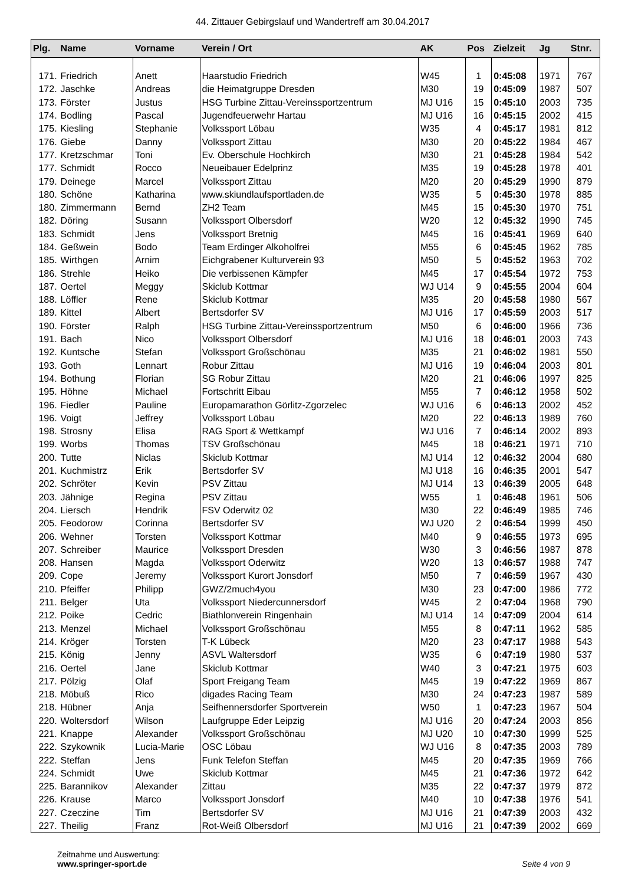44. Zittauer Gebirgslauf und Wandertreff am 30.04.2017
| Plg. | Name | Vorname | Verein / Ort | AK | Pos | Zielzeit | Jg | Stnr. |
| --- | --- | --- | --- | --- | --- | --- | --- | --- |
| 171. | Friedrich | Anett | Haarstudio Friedrich | W45 | 1 | 0:45:08 | 1971 | 767 |
| 172. | Jaschke | Andreas | die Heimatgruppe Dresden | M30 | 19 | 0:45:09 | 1987 | 507 |
| 173. | Förster | Justus | HSG Turbine Zittau-Vereinssportzentrum | MJ U16 | 15 | 0:45:10 | 2003 | 735 |
| 174. | Bodling | Pascal | Jugendfeuerwehr Hartau | MJ U16 | 16 | 0:45:15 | 2002 | 415 |
| 175. | Kiesling | Stephanie | Volkssport Löbau | W35 | 4 | 0:45:17 | 1981 | 812 |
| 176. | Giebe | Danny | Volkssport Zittau | M30 | 20 | 0:45:22 | 1984 | 467 |
| 177. | Kretzschmar | Toni | Ev. Oberschule Hochkirch | M30 | 21 | 0:45:28 | 1984 | 542 |
| 177. | Schmidt | Rocco | Neueibauer Edelprinz | M35 | 19 | 0:45:28 | 1978 | 401 |
| 179. | Deinege | Marcel | Volkssport Zittau | M20 | 20 | 0:45:29 | 1990 | 879 |
| 180. | Schöne | Katharina | www.skiundlaufsportladen.de | W35 | 5 | 0:45:30 | 1978 | 885 |
| 180. | Zimmermann | Bernd | ZH2 Team | M45 | 15 | 0:45:30 | 1970 | 751 |
| 182. | Döring | Susann | Volkssport Olbersdorf | W20 | 12 | 0:45:32 | 1990 | 745 |
| 183. | Schmidt | Jens | Volkssport Bretnig | M45 | 16 | 0:45:41 | 1969 | 640 |
| 184. | Geßwein | Bodo | Team Erdinger Alkoholfrei | M55 | 6 | 0:45:45 | 1962 | 785 |
| 185. | Wirthgen | Arnim | Eichgrabener Kulturverein 93 | M50 | 5 | 0:45:52 | 1963 | 702 |
| 186. | Strehle | Heiko | Die verbissenen Kämpfer | M45 | 17 | 0:45:54 | 1972 | 753 |
| 187. | Oertel | Meggy | Skiclub Kottmar | WJ U14 | 9 | 0:45:55 | 2004 | 604 |
| 188. | Löffler | Rene | Skiclub Kottmar | M35 | 20 | 0:45:58 | 1980 | 567 |
| 189. | Kittel | Albert | Bertsdorfer SV | MJ U16 | 17 | 0:45:59 | 2003 | 517 |
| 190. | Förster | Ralph | HSG Turbine Zittau-Vereinssportzentrum | M50 | 6 | 0:46:00 | 1966 | 736 |
| 191. | Bach | Nico | Volkssport Olbersdorf | MJ U16 | 18 | 0:46:01 | 2003 | 743 |
| 192. | Kuntsche | Stefan | Volkssport Großschönau | M35 | 21 | 0:46:02 | 1981 | 550 |
| 193. | Goth | Lennart | Robur Zittau | MJ U16 | 19 | 0:46:04 | 2003 | 801 |
| 194. | Bothung | Florian | SG Robur Zittau | M20 | 21 | 0:46:06 | 1997 | 825 |
| 195. | Höhne | Michael | Fortschritt Eibau | M55 | 7 | 0:46:12 | 1958 | 502 |
| 196. | Fiedler | Pauline | Europamarathon Görlitz-Zgorzelec | WJ U16 | 6 | 0:46:13 | 2002 | 452 |
| 196. | Voigt | Jeffrey | Volkssport Löbau | M20 | 22 | 0:46:13 | 1989 | 760 |
| 198. | Strosny | Elisa | RAG Sport & Wettkampf | WJ U16 | 7 | 0:46:14 | 2002 | 893 |
| 199. | Worbs | Thomas | TSV Großschönau | M45 | 18 | 0:46:21 | 1971 | 710 |
| 200. | Tutte | Niclas | Skiclub Kottmar | MJ U14 | 12 | 0:46:32 | 2004 | 680 |
| 201. | Kuchmistrz | Erik | Bertsdorfer SV | MJ U18 | 16 | 0:46:35 | 2001 | 547 |
| 202. | Schröter | Kevin | PSV Zittau | MJ U14 | 13 | 0:46:39 | 2005 | 648 |
| 203. | Jähnige | Regina | PSV Zittau | W55 | 1 | 0:46:48 | 1961 | 506 |
| 204. | Liersch | Hendrik | FSV Oderwitz 02 | M30 | 22 | 0:46:49 | 1985 | 746 |
| 205. | Feodorow | Corinna | Bertsdorfer SV | WJ U20 | 2 | 0:46:54 | 1999 | 450 |
| 206. | Wehner | Torsten | Volkssport Kottmar | M40 | 9 | 0:46:55 | 1973 | 695 |
| 207. | Schreiber | Maurice | Volkssport Dresden | W30 | 3 | 0:46:56 | 1987 | 878 |
| 208. | Hansen | Magda | Volkssport Oderwitz | W20 | 13 | 0:46:57 | 1988 | 747 |
| 209. | Cope | Jeremy | Volkssport Kurort Jonsdorf | M50 | 7 | 0:46:59 | 1967 | 430 |
| 210. | Pfeiffer | Philipp | GWZ/2much4you | M30 | 23 | 0:47:00 | 1986 | 772 |
| 211. | Belger | Uta | Volkssport Niedercunnersdorf | W45 | 2 | 0:47:04 | 1968 | 790 |
| 212. | Poike | Cedric | Biathlonverein Ringenhain | MJ U14 | 14 | 0:47:09 | 2004 | 614 |
| 213. | Menzel | Michael | Volkssport Großschönau | M55 | 8 | 0:47:11 | 1962 | 585 |
| 214. | Kröger | Torsten | T-K Lübeck | M20 | 23 | 0:47:17 | 1988 | 543 |
| 215. | König | Jenny | ASVL Waltersdorf | W35 | 6 | 0:47:19 | 1980 | 537 |
| 216. | Oertel | Jane | Skiclub Kottmar | W40 | 3 | 0:47:21 | 1975 | 603 |
| 217. | Pölzig | Olaf | Sport Freigang Team | M45 | 19 | 0:47:22 | 1969 | 867 |
| 218. | Möbuß | Rico | digades Racing Team | M30 | 24 | 0:47:23 | 1987 | 589 |
| 218. | Hübner | Anja | Seifhennersdorfer Sportverein | W50 | 1 | 0:47:23 | 1967 | 504 |
| 220. | Woltersdorf | Wilson | Laufgruppe Eder Leipzig | MJ U16 | 20 | 0:47:24 | 2003 | 856 |
| 221. | Knappe | Alexander | Volkssport Großschönau | MJ U20 | 10 | 0:47:30 | 1999 | 525 |
| 222. | Szykownik | Lucia-Marie | OSC Löbau | WJ U16 | 8 | 0:47:35 | 2003 | 789 |
| 222. | Steffan | Jens | Funk Telefon Steffan | M45 | 20 | 0:47:35 | 1969 | 766 |
| 224. | Schmidt | Uwe | Skiclub Kottmar | M45 | 21 | 0:47:36 | 1972 | 642 |
| 225. | Barannikov | Alexander | Zittau | M35 | 22 | 0:47:37 | 1979 | 872 |
| 226. | Krause | Marco | Volkssport Jonsdorf | M40 | 10 | 0:47:38 | 1976 | 541 |
| 227. | Czeczine | Tim | Bertsdorfer SV | MJ U16 | 21 | 0:47:39 | 2003 | 432 |
| 227. | Theilig | Franz | Rot-Weiß Olbersdorf | MJ U16 | 21 | 0:47:39 | 2002 | 669 |
Zeitnahme und Auswertung:
www.springer-sport.de
Seite 4 von 9